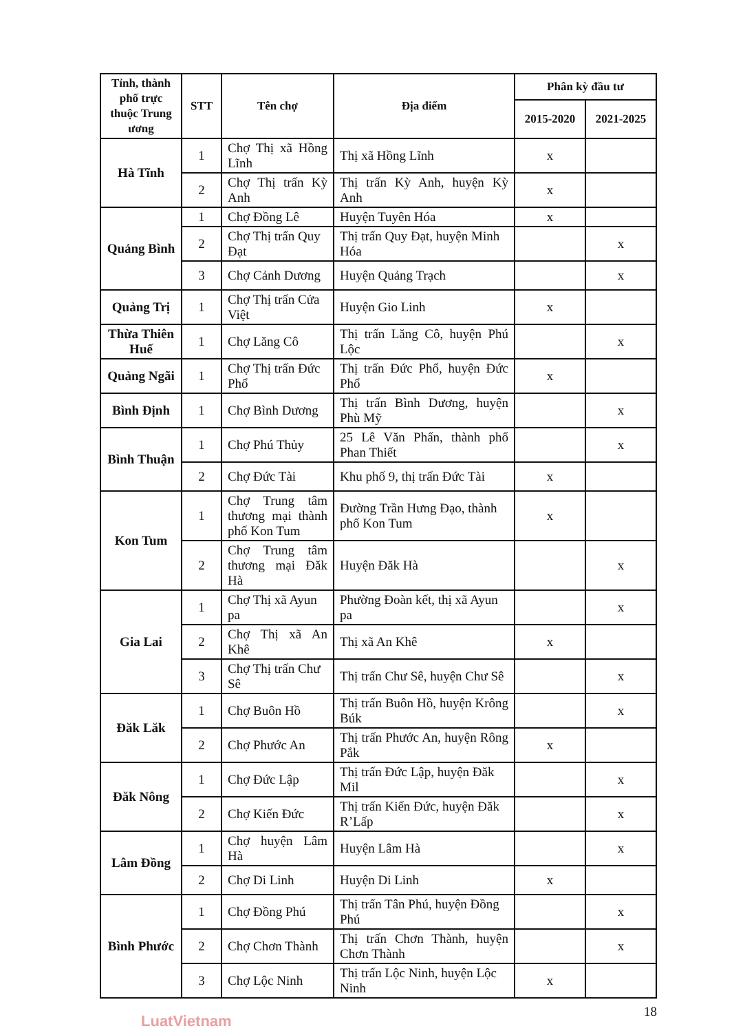| Tỉnh, thành phố trực thuộc Trung ương | STT | Tên chợ | Địa điểm | Phân kỳ đầu tư | |
| --- | --- | --- | --- | --- | --- |
| | | | | 2015-2020 | 2021-2025 |
| Hà Tĩnh | 1 | Chợ Thị xã Hồng Lĩnh | Thị xã Hồng Lĩnh | x | |
| | 2 | Chợ Thị trấn Kỳ Anh | Thị trấn Kỳ Anh, huyện Kỳ Anh | x | |
| Quảng Bình | 1 | Chợ Đồng Lê | Huyện Tuyên Hóa | x | |
| | 2 | Chợ Thị trấn Quy Đạt | Thị trấn Quy Đạt, huyện Minh Hóa | | x |
| | 3 | Chợ Cảnh Dương | Huyện Quảng Trạch | | x |
| Quảng Trị | 1 | Chợ Thị trấn Cửa Việt | Huyện Gio Linh | x | |
| Thừa Thiên Huế | 1 | Chợ Lăng Cô | Thị trấn Lăng Cô, huyện Phú Lộc | | x |
| Quảng Ngãi | 1 | Chợ Thị trấn Đức Phổ | Thị trấn Đức Phổ, huyện Đức Phổ | x | |
| Bình Định | 1 | Chợ Bình Dương | Thị trấn Bình Dương, huyện Phù Mỹ | | x |
| Bình Thuận | 1 | Chợ Phú Thủy | 25 Lê Văn Phấn, thành phố Phan Thiết | | x |
| | 2 | Chợ Đức Tài | Khu phố 9, thị trấn Đức Tài | x | |
| Kon Tum | 1 | Chợ Trung tâm thương mại thành phố Kon Tum | Đường Trần Hưng Đạo, thành phố Kon Tum | x | |
| | 2 | Chợ Trung tâm thương mại Đăk Hà | Huyện Đăk Hà | | x |
| Gia Lai | 1 | Chợ Thị xã Ayun pa | Phường Đoàn kết, thị xã Ayun pa | | x |
| | 2 | Chợ Thị xã An Khê | Thị xã An Khê | x | |
| | 3 | Chợ Thị trấn Chư Sê | Thị trấn Chư Sê, huyện Chư Sê | | x |
| Đăk Lăk | 1 | Chợ Buôn Hồ | Thị trấn Buôn Hồ, huyện Krông Búk | | x |
| | 2 | Chợ Phước An | Thị trấn Phước An, huyện Rông Pắk | x | |
| Đăk Nông | 1 | Chợ Đức Lập | Thị trấn Đức Lập, huyện Đăk Mil | | x |
| | 2 | Chợ Kiến Đức | Thị trấn Kiến Đức, huyện Đăk R’Lấp | | x |
| Lâm Đồng | 1 | Chợ huyện Lâm Hà | Huyện Lâm Hà | | x |
| | 2 | Chợ Di Linh | Huyện Di Linh | x | |
| Bình Phước | 1 | Chợ Đồng Phú | Thị trấn Tân Phú, huyện Đồng Phú | | x |
| | 2 | Chợ Chơn Thành | Thị trấn Chơn Thành, huyện Chơn Thành | | x |
| | 3 | Chợ Lộc Ninh | Thị trấn Lộc Ninh, huyện Lộc Ninh | x | |
18
LuatVietnam